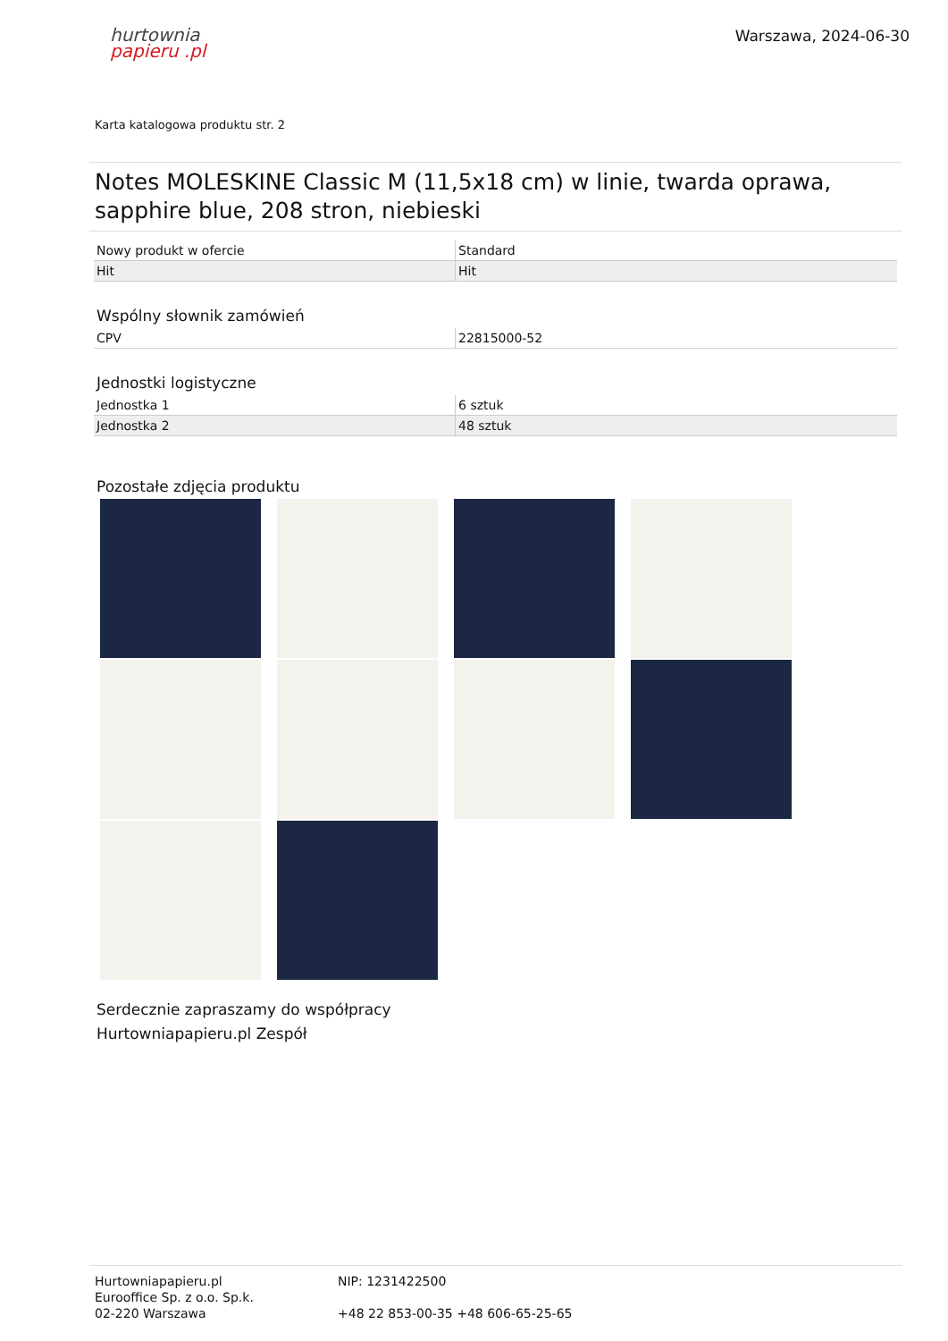hurtownia
papieru .pl
Warszawa, 2024-06-30
Karta katalogowa produktu str. 2
Notes MOLESKINE Classic M (11,5x18 cm) w linie, twarda oprawa, sapphire blue, 208 stron, niebieski
| Nowy produkt w ofercie | Standard |
| Hit | Hit |
Wspólny słownik zamówień
| CPV | 22815000-52 |
Jednostki logistyczne
| Jednostka 1 | 6 sztuk |
| Jednostka 2 | 48 sztuk |
Pozostałe zdjęcia produktu
Serdecznie zapraszamy do współpracy
Hurtowniapapieru.pl Zespół
Hurtowniapapieru.pl
Eurooffice Sp. z o.o. Sp.k.
02-220 Warszawa
NIP: 1231422500
+48 22 853-00-35 +48 606-65-25-65